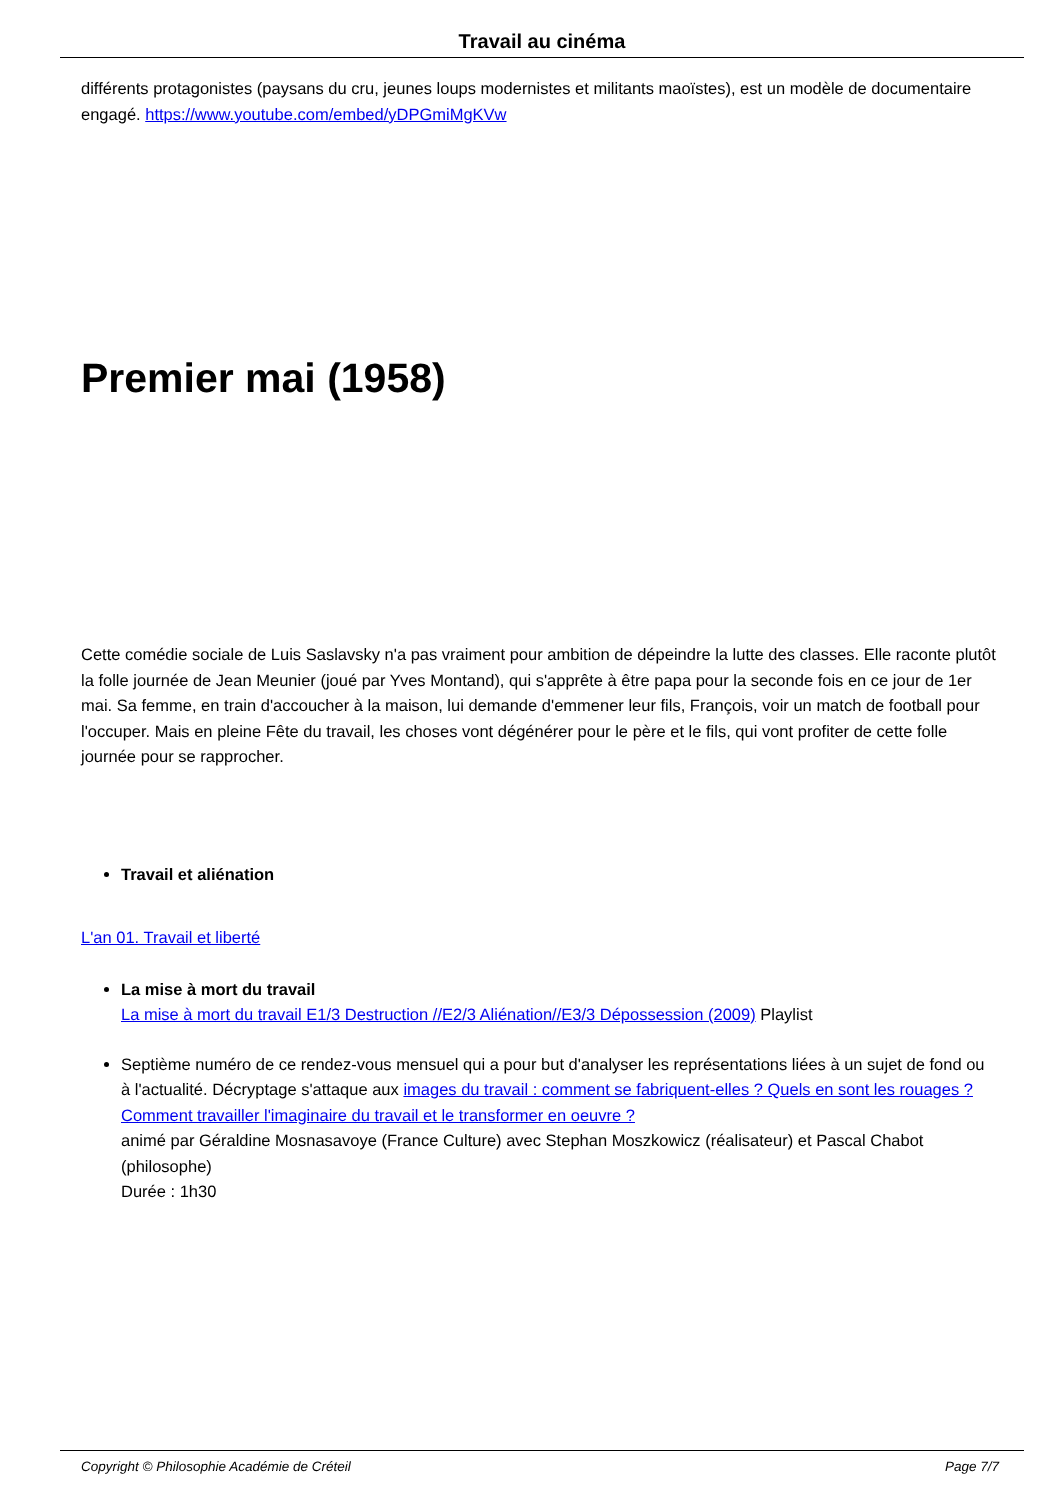Travail au cinéma
différents protagonistes (paysans du cru, jeunes loups modernistes et militants maoïstes), est un modèle de documentaire engagé. https://www.youtube.com/embed/yDPGmiMgKVw
Premier mai (1958)
Cette comédie sociale de Luis Saslavsky n'a pas vraiment pour ambition de dépeindre la lutte des classes. Elle raconte plutôt la folle journée de Jean Meunier (joué par Yves Montand), qui s'apprête à être papa pour la seconde fois en ce jour de 1er mai. Sa femme, en train d'accoucher à la maison, lui demande d'emmener leur fils, François, voir un match de football pour l'occuper. Mais en pleine Fête du travail, les choses vont dégénérer pour le père et le fils, qui vont profiter de cette folle journée pour se rapprocher.
Travail et aliénation
L'an 01. Travail et liberté
La mise à mort du travail
La mise à mort du travail E1/3 Destruction //E2/3 Aliénation//E3/3 Dépossession (2009) Playlist
Septième numéro de ce rendez-vous mensuel qui a pour but d'analyser les représentations liées à un sujet de fond ou à l'actualité. Décryptage s'attaque aux images du travail : comment se fabriquent-elles ? Quels en sont les rouages ? Comment travailler l'imaginaire du travail et le transformer en oeuvre ?
animé par Géraldine Mosnasavoye (France Culture) avec Stephan Moszkowicz (réalisateur) et Pascal Chabot (philosophe)
Durée : 1h30
Copyright © Philosophie Académie de Créteil Page 7/7